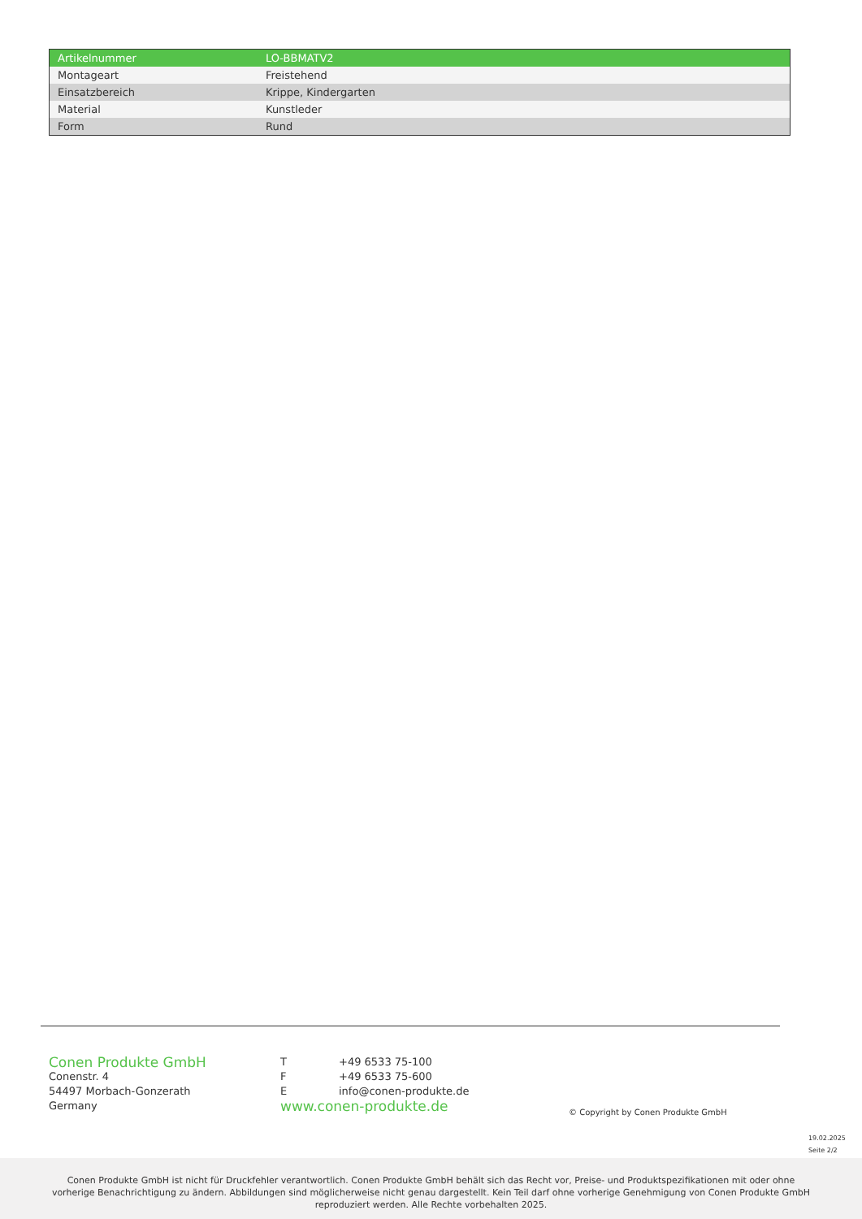| Artikelnummer | LO-BBMATV2 |
| Montageart | Freistehend |
| Einsatzbereich | Krippe, Kindergarten |
| Material | Kunstleder |
| Form | Rund |
Conen Produkte GmbH
Conenstr. 4
54497 Morbach-Gonzerath
Germany
| T | +49 6533 75-100 |
| F | +49 6533 75-600 |
| E | info@conen-produkte.de |
www.conen-produkte.de
© Copyright by Conen Produkte GmbH
19.02.2025
Seite 2/2
Conen Produkte GmbH ist nicht für Druckfehler verantwortlich. Conen Produkte GmbH behält sich das Recht vor, Preise- und Produktspezifikationen mit oder ohne
vorherige Benachrichtigung zu ändern. Abbildungen sind möglicherweise nicht genau dargestellt. Kein Teil darf ohne vorherige Genehmigung von Conen Produkte GmbH
reproduziert werden. Alle Rechte vorbehalten 2025.